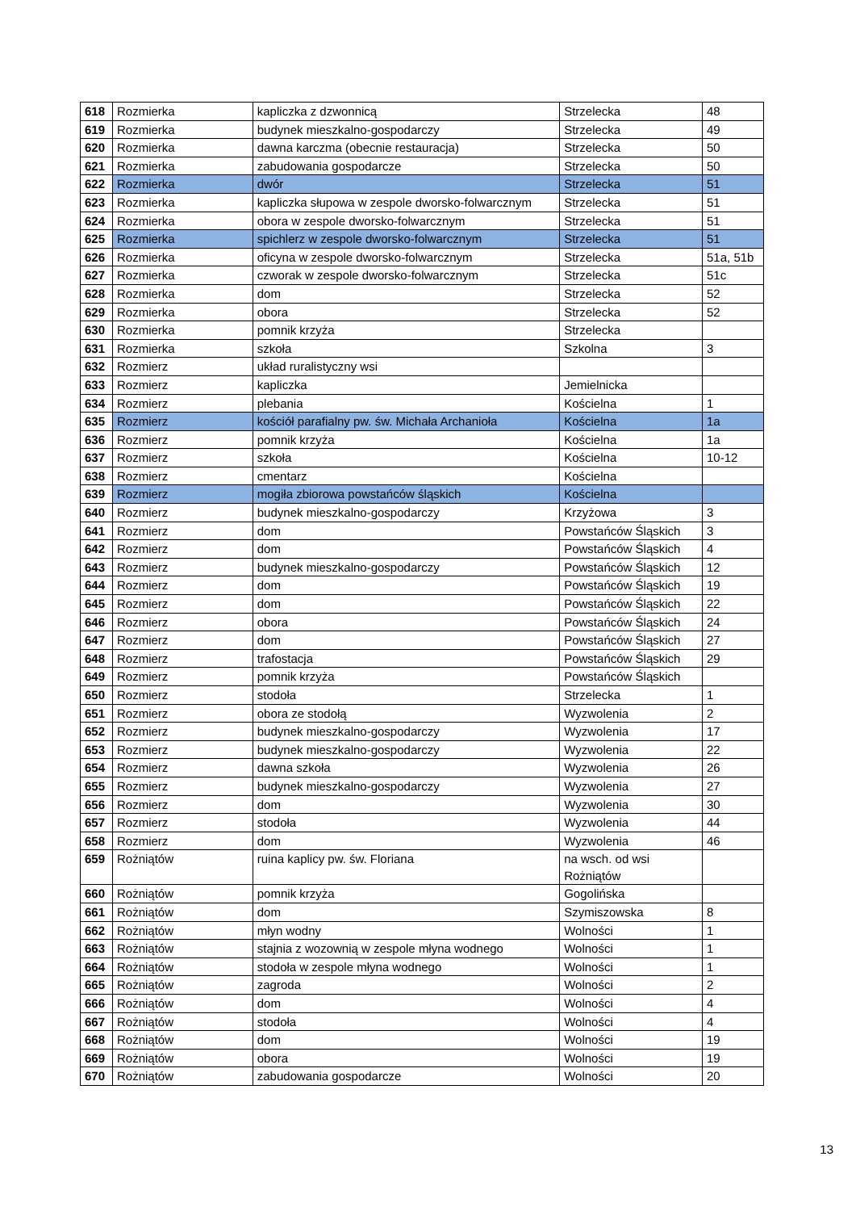| 618 | Rozmierka | kapliczka z dzwonnicą | Strzelecka | 48 |
| 619 | Rozmierka | budynek mieszkalno-gospodarczy | Strzelecka | 49 |
| 620 | Rozmierka | dawna karczma (obecnie restauracja) | Strzelecka | 50 |
| 621 | Rozmierka | zabudowania gospodarcze | Strzelecka | 50 |
| 622 | Rozmierka | dwór | Strzelecka | 51 |
| 623 | Rozmierka | kapliczka słupowa w zespole dworsko-folwarcznym | Strzelecka | 51 |
| 624 | Rozmierka | obora w zespole dworsko-folwarcznym | Strzelecka | 51 |
| 625 | Rozmierka | spichlerz w zespole dworsko-folwarcznym | Strzelecka | 51 |
| 626 | Rozmierka | oficyna w zespole dworsko-folwarcznym | Strzelecka | 51a, 51b |
| 627 | Rozmierka | czworak w zespole dworsko-folwarcznym | Strzelecka | 51c |
| 628 | Rozmierka | dom | Strzelecka | 52 |
| 629 | Rozmierka | obora | Strzelecka | 52 |
| 630 | Rozmierka | pomnik krzyża | Strzelecka | |
| 631 | Rozmierka | szkoła | Szkolna | 3 |
| 632 | Rozmierz | układ ruralistyczny wsi | | |
| 633 | Rozmierz | kapliczka | Jemielnicka | |
| 634 | Rozmierz | plebania | Kościelna | 1 |
| 635 | Rozmierz | kościół parafialny pw. św. Michała Archanioła | Kościelna | 1a |
| 636 | Rozmierz | pomnik krzyża | Kościelna | 1a |
| 637 | Rozmierz | szkoła | Kościelna | 10-12 |
| 638 | Rozmierz | cmentarz | Kościelna | |
| 639 | Rozmierz | mogiła zbiorowa powstańców śląskich | Kościelna | |
| 640 | Rozmierz | budynek mieszkalno-gospodarczy | Krzyżowa | 3 |
| 641 | Rozmierz | dom | Powstańców Śląskich | 3 |
| 642 | Rozmierz | dom | Powstańców Śląskich | 4 |
| 643 | Rozmierz | budynek mieszkalno-gospodarczy | Powstańców Śląskich | 12 |
| 644 | Rozmierz | dom | Powstańców Śląskich | 19 |
| 645 | Rozmierz | dom | Powstańców Śląskich | 22 |
| 646 | Rozmierz | obora | Powstańców Śląskich | 24 |
| 647 | Rozmierz | dom | Powstańców Śląskich | 27 |
| 648 | Rozmierz | trafostacja | Powstańców Śląskich | 29 |
| 649 | Rozmierz | pomnik krzyża | Powstańców Śląskich | |
| 650 | Rozmierz | stodoła | Strzelecka | 1 |
| 651 | Rozmierz | obora ze stodołą | Wyzwolenia | 2 |
| 652 | Rozmierz | budynek mieszkalno-gospodarczy | Wyzwolenia | 17 |
| 653 | Rozmierz | budynek mieszkalno-gospodarczy | Wyzwolenia | 22 |
| 654 | Rozmierz | dawna szkoła | Wyzwolenia | 26 |
| 655 | Rozmierz | budynek mieszkalno-gospodarczy | Wyzwolenia | 27 |
| 656 | Rozmierz | dom | Wyzwolenia | 30 |
| 657 | Rozmierz | stodoła | Wyzwolenia | 44 |
| 658 | Rozmierz | dom | Wyzwolenia | 46 |
| 659 | Rożniątów | ruina kaplicy pw. św. Floriana | na wsch. od wsi Rożniątów | |
| 660 | Rożniątów | pomnik krzyża | Gogolińska | |
| 661 | Rożniątów | dom | Szymiszowska | 8 |
| 662 | Rożniątów | młyn wodny | Wolności | 1 |
| 663 | Rożniątów | stajnia z wozownią w zespole młyna wodnego | Wolności | 1 |
| 664 | Rożniątów | stodoła w zespole młyna wodnego | Wolności | 1 |
| 665 | Rożniątów | zagroda | Wolności | 2 |
| 666 | Rożniątów | dom | Wolności | 4 |
| 667 | Rożniątów | stodoła | Wolności | 4 |
| 668 | Rożniątów | dom | Wolności | 19 |
| 669 | Rożniątów | obora | Wolności | 19 |
| 670 | Rożniątów | zabudowania gospodarcze | Wolności | 20 |
13